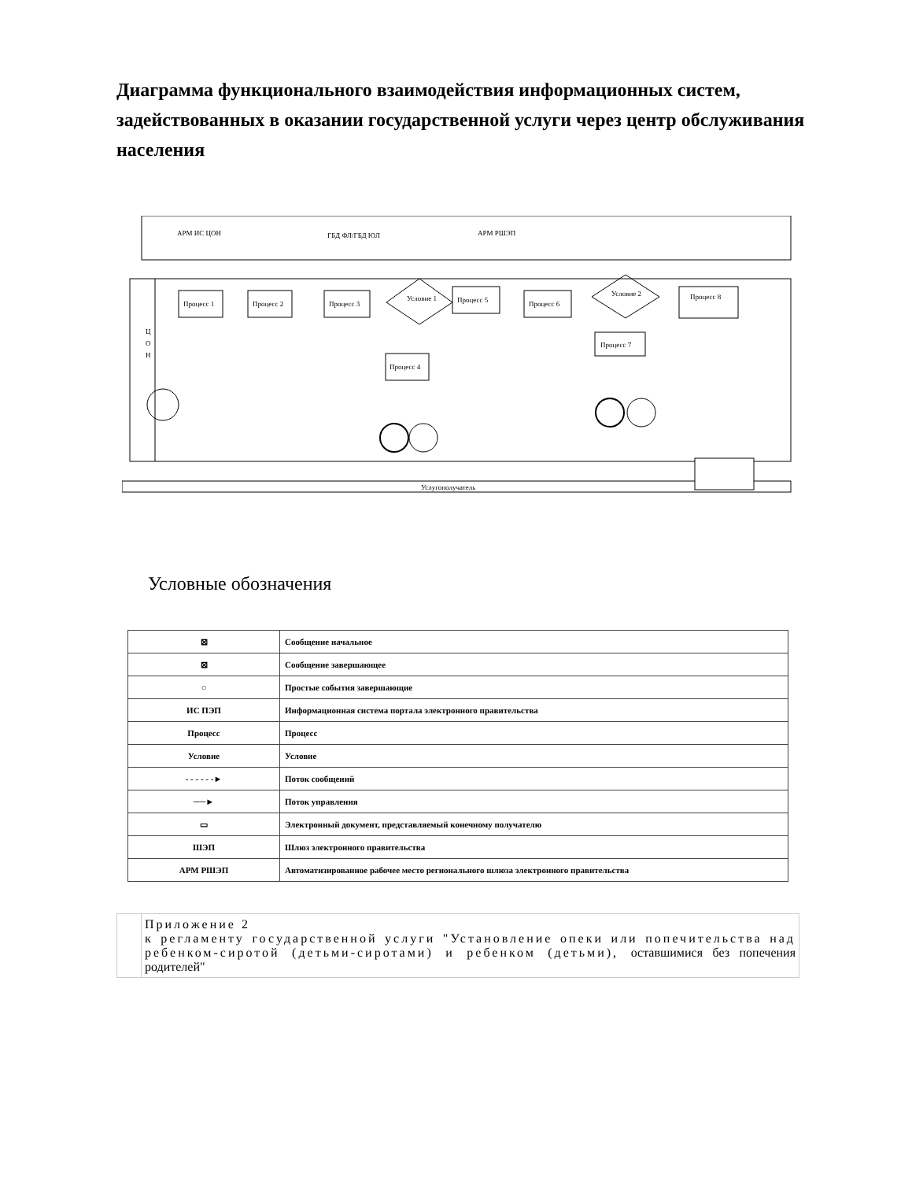Диаграмма функционального взаимодействия информационных систем, задействованных в оказании государственной услуги через центр обслуживания населения
Услугополучатель
Ц
О
Н
АРМ ИС ЦОН
ГБД ФЛ/ГБД ЮЛ
АРМ РШЭП
Процесс 1
Процесс 2
Процесс 3
Условие 1
Процесс 5
Процесс 6
Условие 2
Процесс 8
Процесс 4
Процесс 7
Условные обозначения
| ⊠ | Сообщение начальное |
| ⊠ | Сообщение завершающее |
| ○ | Простые события завершающие |
| ИС ПЭП | Информационная система портала электронного правительства |
| Процесс | Процесс |
| Условие | Условие |
| - - - - - -► | Поток сообщений |
| ──► | Поток управления |
| ▭ | Электронный документ, представляемый конечному получателю |
| ШЭП | Шлюз электронного правительства |
| АРМ РШЭП | Автоматизированное рабочее место регионального шлюза электронного правительства |
| | Приложение 2 к регламенту государственной услуги "Установление опеки или попечительства над ребенком-сиротой (детьми-сиротами) и ребенком (детьми), оставшимися без попечения родителей" |